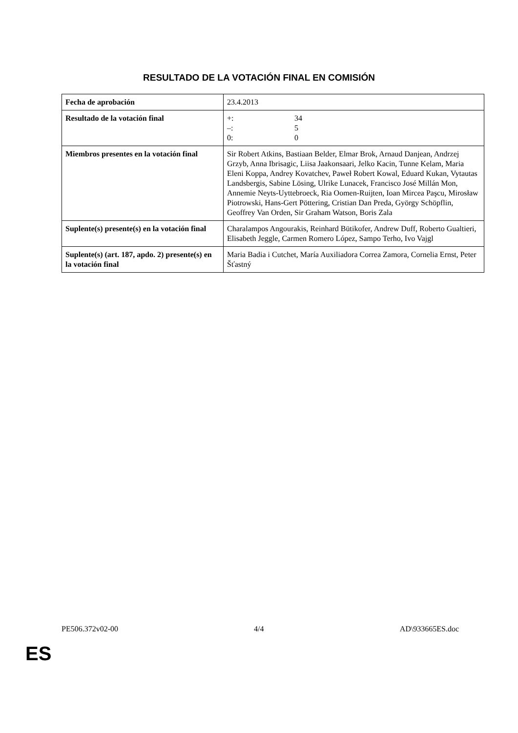RESULTADO DE LA VOTACIÓN FINAL EN COMISIÓN
| Fecha de aprobación | 23.4.2013 |
| Resultado de la votación final | +: 34 –: 5 0: 0 |
| Miembros presentes en la votación final | Sir Robert Atkins, Bastiaan Belder, Elmar Brok, Arnaud Danjean, Andrzej Grzyb, Anna Ibrisagic, Liisa Jaakonsaari, Jelko Kacin, Tunne Kelam, Maria Eleni Koppa, Andrey Kovatchev, Paweł Robert Kowal, Eduard Kukan, Vytautas Landsbergis, Sabine Lösing, Ulrike Lunacek, Francisco José Millán Mon, Annemie Neyts-Uyttebroeck, Ria Oomen-Ruijten, Ioan Mircea Paşcu, Mirosław Piotrowski, Hans-Gert Pöttering, Cristian Dan Preda, György Schöpflin, Geoffrey Van Orden, Sir Graham Watson, Boris Zala |
| Suplente(s) presente(s) en la votación final | Charalampos Angourakis, Reinhard Bütikofer, Andrew Duff, Roberto Gualtieri, Elisabeth Jeggle, Carmen Romero López, Sampo Terho, Ivo Vajgl |
| Suplente(s) (art. 187, apdo. 2) presente(s) en la votación final | Maria Badia i Cutchet, María Auxiliadora Correa Zamora, Cornelia Ernst, Peter Šťastný |
PE506.372v02-00 4/4 AD\933665ES.doc
ES